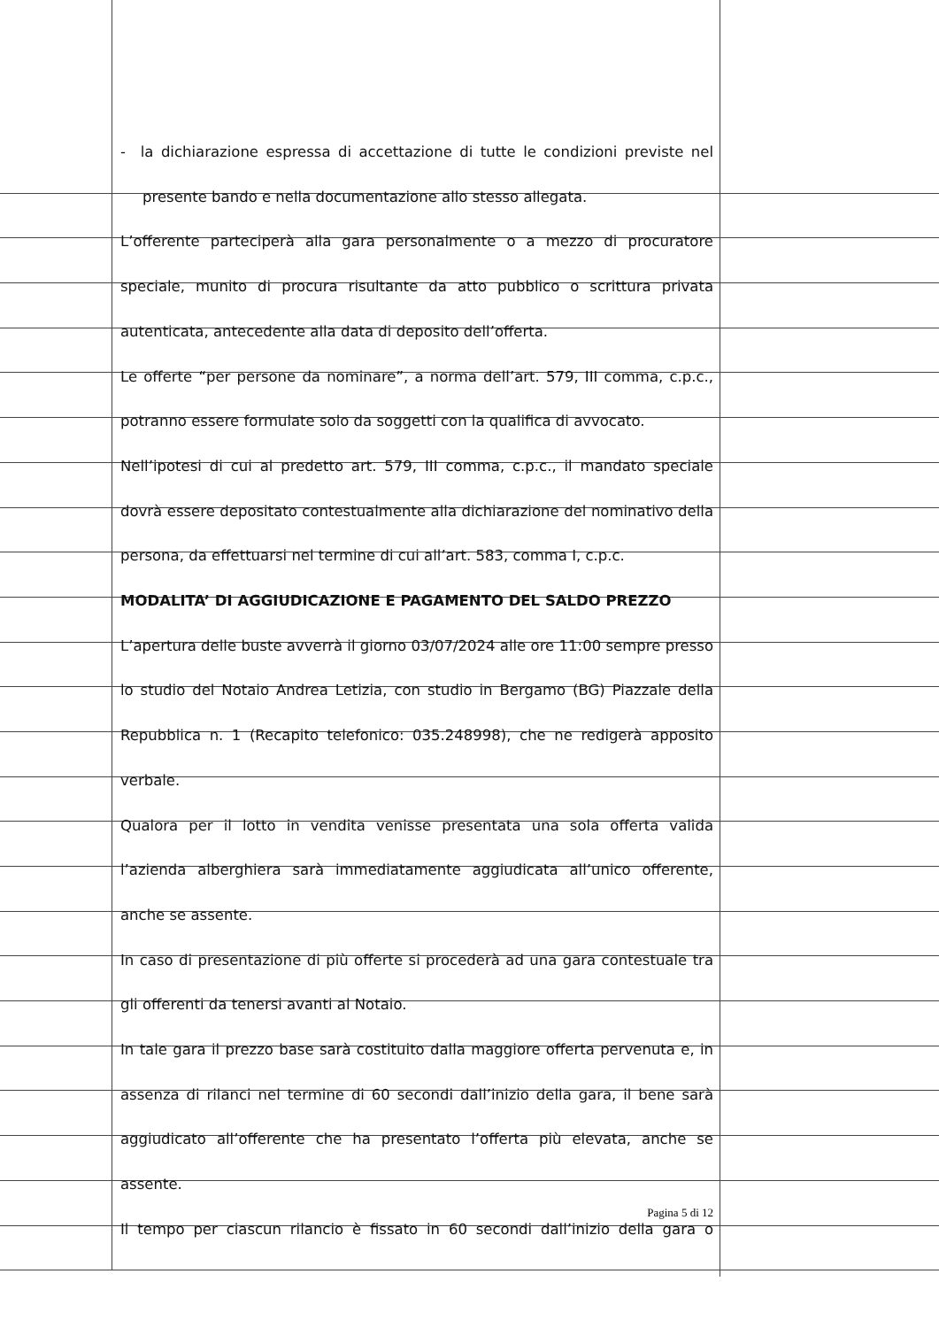- la dichiarazione espressa di accettazione di tutte le condizioni previste nel
presente bando e nella documentazione allo stesso allegata.
L’offerente parteciperà alla gara personalmente o a mezzo di procuratore speciale, munito di procura risultante da atto pubblico o scrittura privata autenticata, antecedente alla data di deposito dell’offerta.
Le offerte “per persone da nominare”, a norma dell’art. 579, III comma, c.p.c., potranno essere formulate solo da soggetti con la qualifica di avvocato.
Nell’ipotesi di cui al predetto art. 579, III comma, c.p.c., il mandato speciale dovrà essere depositato contestualmente alla dichiarazione del nominativo della persona, da effettuarsi nel termine di cui all’art. 583, comma I, c.p.c.
MODALITA’ DI AGGIUDICAZIONE E PAGAMENTO DEL SALDO PREZZO
L’apertura delle buste avverrà il giorno 03/07/2024 alle ore 11:00 sempre presso lo studio del Notaio Andrea Letizia, con studio in Bergamo (BG) Piazzale della Repubblica n. 1 (Recapito telefonico: 035.248998), che ne redigerà apposito verbale.
Qualora per il lotto in vendita venisse presentata una sola offerta valida l’azienda alberghiera sarà immediatamente aggiudicata all’unico offerente, anche se assente.
In caso di presentazione di più offerte si procederà ad una gara contestuale tra gli offerenti da tenersi avanti al Notaio.
In tale gara il prezzo base sarà costituito dalla maggiore offerta pervenuta e, in assenza di rilanci nel termine di 60 secondi dall’inizio della gara, il bene sarà aggiudicato all’offerente che ha presentato l’offerta più elevata, anche se assente.
Il tempo per ciascun rilancio è fissato in 60 secondi dall’inizio della gara o
Pagina 5 di 12